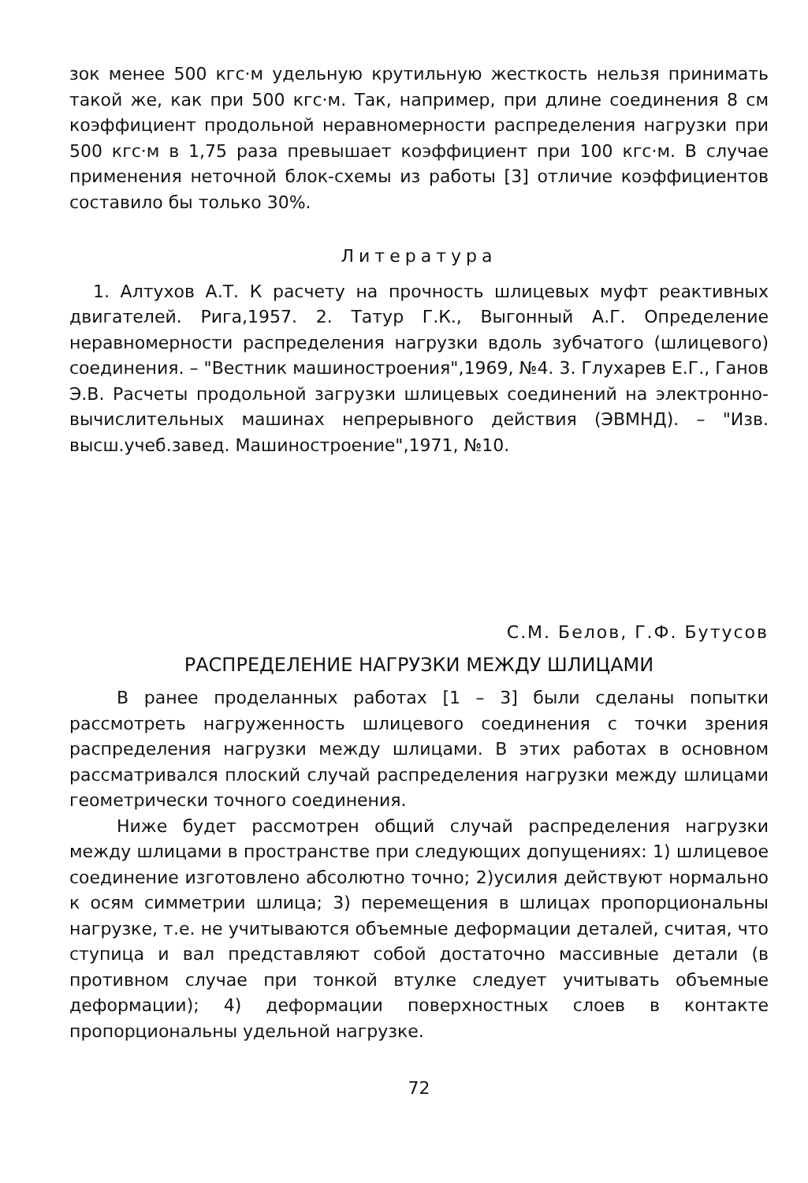зок менее 500 кгс·м удельную крутильную жесткость нельзя принимать такой же, как при 500 кгс·м. Так, например, при длине соединения 8 см коэффициент продольной неравномерности распределения нагрузки при 500 кгс·м в 1,75 раза превышает коэффициент при 100 кгс·м. В случае применения неточной блок-схемы из работы [3] отличие коэффициентов составило бы только 30%.
Литература
1. Алтухов А.Т. К расчету на прочность шлицевых муфт реактивных двигателей. Рига,1957. 2. Татур Г.К., Выгонный А.Г. Определение неравномерности распределения нагрузки вдоль зубчатого (шлицевого) соединения. – "Вестник машиностроения",1969, №4. 3. Глухарев Е.Г., Ганов Э.В. Расчеты продольной загрузки шлицевых соединений на электронно-вычислительных машинах непрерывного действия (ЭВМНД). – "Изв. высш.учеб.завед. Машиностроение",1971, №10.
С.М. Белов, Г.Ф. Бутусов
РАСПРЕДЕЛЕНИЕ НАГРУЗКИ МЕЖДУ ШЛИЦАМИ
В ранее проделанных работах [1 – 3] были сделаны попытки рассмотреть нагруженность шлицевого соединения с точки зрения распределения нагрузки между шлицами. В этих работах в основном рассматривался плоский случай распределения нагрузки между шлицами геометрически точного соединения.
Ниже будет рассмотрен общий случай распределения нагрузки между шлицами в пространстве при следующих допущениях: 1) шлицевое соединение изготовлено абсолютно точно; 2)усилия действуют нормально к осям симметрии шлица; 3) перемещения в шлицах пропорциональны нагрузке, т.е. не учитываются объемные деформации деталей, считая, что ступица и вал представляют собой достаточно массивные детали (в противном случае при тонкой втулке следует учитывать объемные деформации); 4) деформации поверхностных слоев в контакте пропорциональны удельной нагрузке.
72